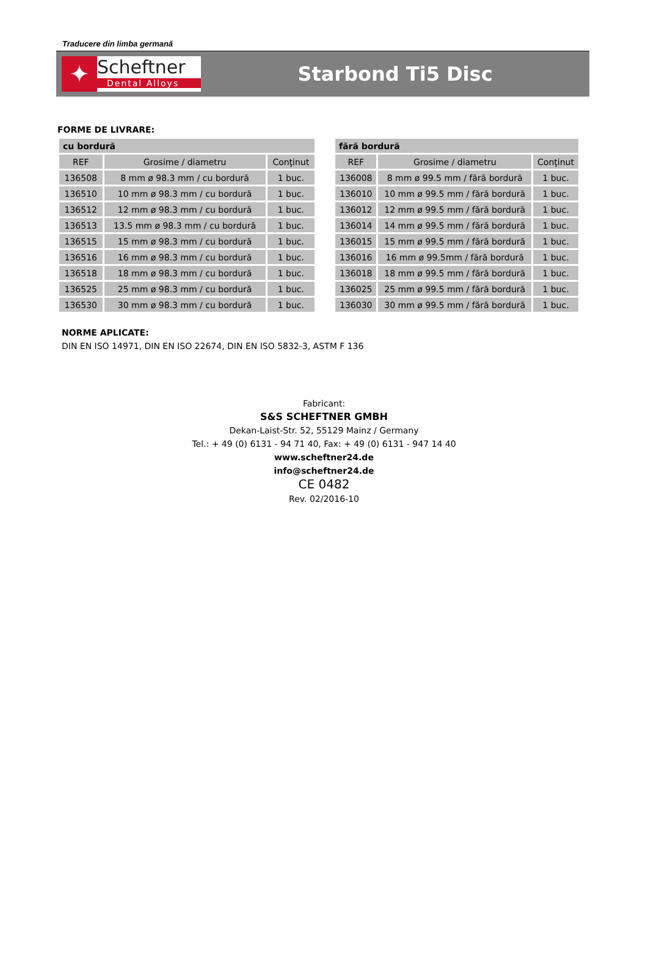Traducere din limba germană
✦
Scheftner
Dental Alloys
Starbond Ti5 Disc
FORME DE LIVRARE:
| cu bordură | | |
| --- | --- | --- |
| REF | Grosime / diametru | Conţinut |
| 136508 | 8 mm ø 98.3 mm / cu bordură | 1 buc. |
| 136510 | 10 mm ø 98.3 mm / cu bordură | 1 buc. |
| 136512 | 12 mm ø 98.3 mm / cu bordură | 1 buc. |
| 136513 | 13.5 mm ø 98.3 mm / cu bordură | 1 buc. |
| 136515 | 15 mm ø 98.3 mm / cu bordură | 1 buc. |
| 136516 | 16 mm ø 98.3 mm / cu bordură | 1 buc. |
| 136518 | 18 mm ø 98.3 mm / cu bordură | 1 buc. |
| 136525 | 25 mm ø 98.3 mm / cu bordură | 1 buc. |
| 136530 | 30 mm ø 98.3 mm / cu bordură | 1 buc. |
| fără bordură | | |
| --- | --- | --- |
| REF | Grosime / diametru | Conţinut |
| 136008 | 8 mm ø 99.5 mm / fără bordură | 1 buc. |
| 136010 | 10 mm ø 99.5 mm / fără bordură | 1 buc. |
| 136012 | 12 mm ø 99.5 mm / fără bordură | 1 buc. |
| 136014 | 14 mm ø 99.5 mm / fără bordură | 1 buc. |
| 136015 | 15 mm ø 99.5 mm / fără bordură | 1 buc. |
| 136016 | 16 mm ø 99.5mm / fără bordură | 1 buc. |
| 136018 | 18 mm ø 99.5 mm / fără bordură | 1 buc. |
| 136025 | 25 mm ø 99.5 mm / fără bordură | 1 buc. |
| 136030 | 30 mm ø 99.5 mm / fără bordură | 1 buc. |
NORME APLICATE:
DIN EN ISO 14971, DIN EN ISO 22674, DIN EN ISO 5832-3, ASTM F 136
Fabricant:
S&S SCHEFTNER GMBH
Dekan-Laist-Str. 52, 55129 Mainz / Germany
Tel.: + 49 (0) 6131 - 94 71 40, Fax: + 49 (0) 6131 - 947 14 40
www.scheftner24.de
info@scheftner24.de
CE 0482
Rev. 02/2016-10